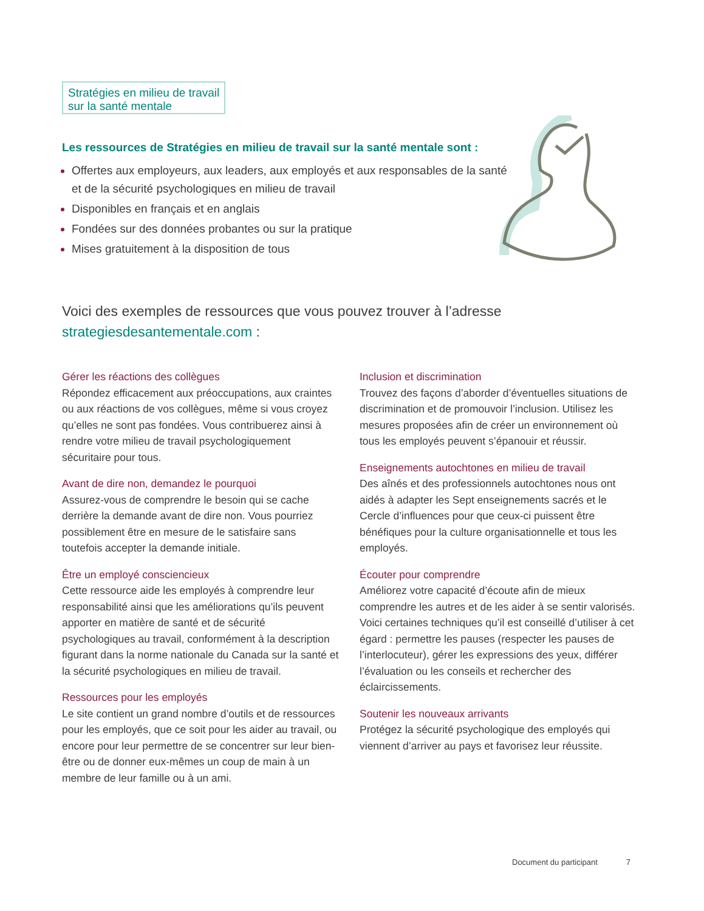Stratégies en milieu de travail
sur la santé mentale
Les ressources de Stratégies en milieu de travail sur la santé mentale sont :
Offertes aux employeurs, aux leaders, aux employés et aux responsables de la santé et de la sécurité psychologiques en milieu de travail
Disponibles en français et en anglais
Fondées sur des données probantes ou sur la pratique
Mises gratuitement à la disposition de tous
Voici des exemples de ressources que vous pouvez trouver à l’adresse strategiesdesantementale.com :
Gérer les réactions des collègues
Répondez efficacement aux préoccupations, aux craintes ou aux réactions de vos collègues, même si vous croyez qu’elles ne sont pas fondées. Vous contribuerez ainsi à rendre votre milieu de travail psychologiquement sécuritaire pour tous.
Avant de dire non, demandez le pourquoi
Assurez-vous de comprendre le besoin qui se cache derrière la demande avant de dire non. Vous pourriez possiblement être en mesure de le satisfaire sans toutefois accepter la demande initiale.
Être un employé consciencieux
Cette ressource aide les employés à comprendre leur responsabilité ainsi que les améliorations qu’ils peuvent apporter en matière de santé et de sécurité psychologiques au travail, conformément à la description figurant dans la norme nationale du Canada sur la santé et la sécurité psychologiques en milieu de travail.
Ressources pour les employés
Le site contient un grand nombre d’outils et de ressources pour les employés, que ce soit pour les aider au travail, ou encore pour leur permettre de se concentrer sur leur bien-être ou de donner eux-mêmes un coup de main à un membre de leur famille ou à un ami.
Inclusion et discrimination
Trouvez des façons d’aborder d’éventuelles situations de discrimination et de promouvoir l’inclusion. Utilisez les mesures proposées afin de créer un environnement où tous les employés peuvent s’épanouir et réussir.
Enseignements autochtones en milieu de travail
Des aînés et des professionnels autochtones nous ont aidés à adapter les Sept enseignements sacrés et le Cercle d’influences pour que ceux-ci puissent être bénéfiques pour la culture organisationnelle et tous les employés.
Écouter pour comprendre
Améliorez votre capacité d’écoute afin de mieux comprendre les autres et de les aider à se sentir valorisés. Voici certaines techniques qu’il est conseillé d’utiliser à cet égard : permettre les pauses (respecter les pauses de l’interlocuteur), gérer les expressions des yeux, différer l’évaluation ou les conseils et rechercher des éclaircissements.
Soutenir les nouveaux arrivants
Protégez la sécurité psychologique des employés qui viennent d’arriver au pays et favorisez leur réussite.
Document du participant 7